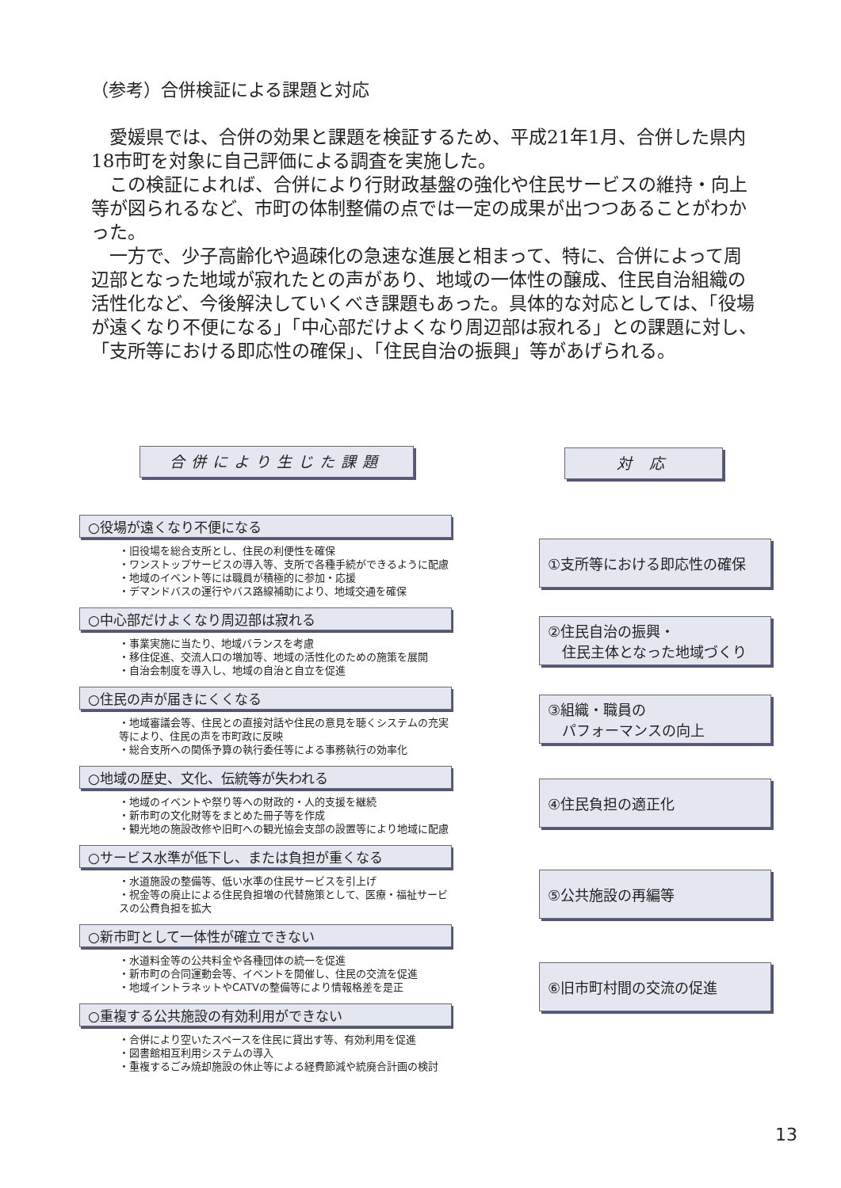（参考）合併検証による課題と対応
愛媛県では、合併の効果と課題を検証するため、平成21年1月、合併した県内18市町を対象に自己評価による調査を実施した。
この検証によれば、合併により行財政基盤の強化や住民サービスの維持・向上等が図られるなど、市町の体制整備の点では一定の成果が出つつあることがわかった。
一方で、少子高齢化や過疎化の急速な進展と相まって、特に、合併によって周辺部となった地域が寂れたとの声があり、地域の一体性の醸成、住民自治組織の活性化など、今後解決していくべき課題もあった。具体的な対応としては、「役場が遠くなり不便になる」「中心部だけよくなり周辺部は寂れる」との課題に対し、「支所等における即応性の確保」、「住民自治の振興」等があげられる。
合併により生じた課題 対 応
○役場が遠くなり不便になる
・旧役場を総合支所とし、住民の利便性を確保
・ワンストップサービスの導入等、支所で各種手続ができるように配慮
・地域のイベント等には職員が積極的に参加・応援
・デマンドバスの運行やバス路線補助により、地域交通を確保
○中心部だけよくなり周辺部は寂れる
・事業実施に当たり、地域バランスを考慮
・移住促進、交流人口の増加等、地域の活性化のための施策を展開
・自治会制度を導入し、地域の自治と自立を促進
○住民の声が届きにくくなる
・地域審議会等、住民との直接対話や住民の意見を聴くシステムの充実等により、住民の声を市町政に反映
・総合支所への関係予算の執行委任等による事務執行の効率化
○地域の歴史、文化、伝統等が失われる
・地域のイベントや祭り等への財政的・人的支援を継続
・新市町の文化財等をまとめた冊子等を作成
・観光地の施設改修や旧町への観光協会支部の設置等により地域に配慮
○サービス水準が低下し、または負担が重くなる
・水道施設の整備等、低い水準の住民サービスを引上げ
・祝金等の廃止による住民負担増の代替施策として、医療・福祉サービスの公費負担を拡大
○新市町として一体性が確立できない
・水道料金等の公共料金や各種団体の統一を促進
・新市町の合同運動会等、イベントを開催し、住民の交流を促進
・地域イントラネットやCATVの整備等により情報格差を是正
○重複する公共施設の有効利用ができない
・合併により空いたスペースを住民に貸出す等、有効利用を促進
・図書館相互利用システムの導入
・重複するごみ焼却施設の休止等による経費節減や統廃合計画の検討
①支所等における即応性の確保
②住民自治の振興・
　住民主体となった地域づくり
③組織・職員の
　パフォーマンスの向上
④住民負担の適正化
⑤公共施設の再編等
⑥旧市町村間の交流の促進
13